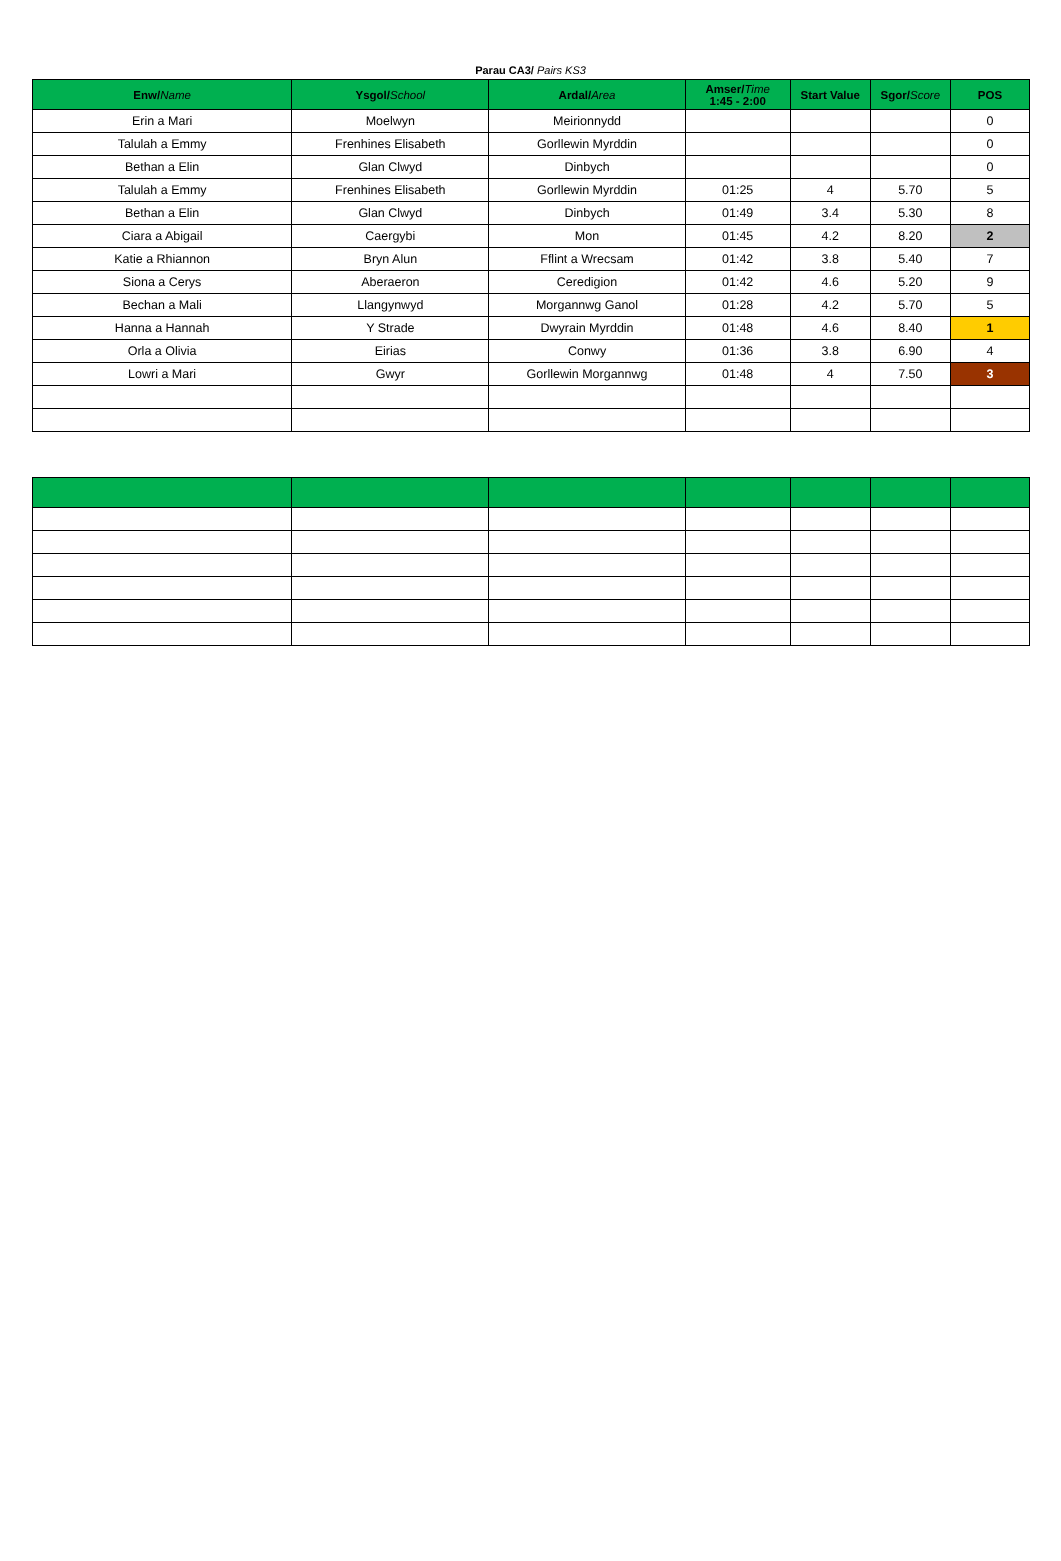Parau CA3/ Pairs KS3
| Enw/ Name | Ysgol/ School | Ardal/ Area | Amser/ Time 1:45 - 2:00 | Start Value | Sgor/ Score | POS |
| --- | --- | --- | --- | --- | --- | --- |
| Erin a Mari | Moelwyn | Meirionnydd | | | | 0 |
| Talulah a Emmy | Frenhines Elisabeth | Gorllewin Myrddin | | | | 0 |
| Bethan a Elin | Glan Clwyd | Dinbych | | | | 0 |
| Talulah a Emmy | Frenhines Elisabeth | Gorllewin Myrddin | 01:25 | 4 | 5.70 | 5 |
| Bethan a Elin | Glan Clwyd | Dinbych | 01:49 | 3.4 | 5.30 | 8 |
| Ciara a Abigail | Caergybi | Mon | 01:45 | 4.2 | 8.20 | 2 |
| Katie a Rhiannon | Bryn Alun | Fflint a Wrecsam | 01:42 | 3.8 | 5.40 | 7 |
| Siona a Cerys | Aberaeron | Ceredigion | 01:42 | 4.6 | 5.20 | 9 |
| Bechan a Mali | Llangynwyd | Morgannwg Ganol | 01:28 | 4.2 | 5.70 | 5 |
| Hanna a Hannah | Y Strade | Dwyrain Myrddin | 01:48 | 4.6 | 8.40 | 1 |
| Orla a Olivia | Eirias | Conwy | 01:36 | 3.8 | 6.90 | 4 |
| Lowri a Mari | Gwyr | Gorllewin Morgannwg | 01:48 | 4 | 7.50 | 3 |